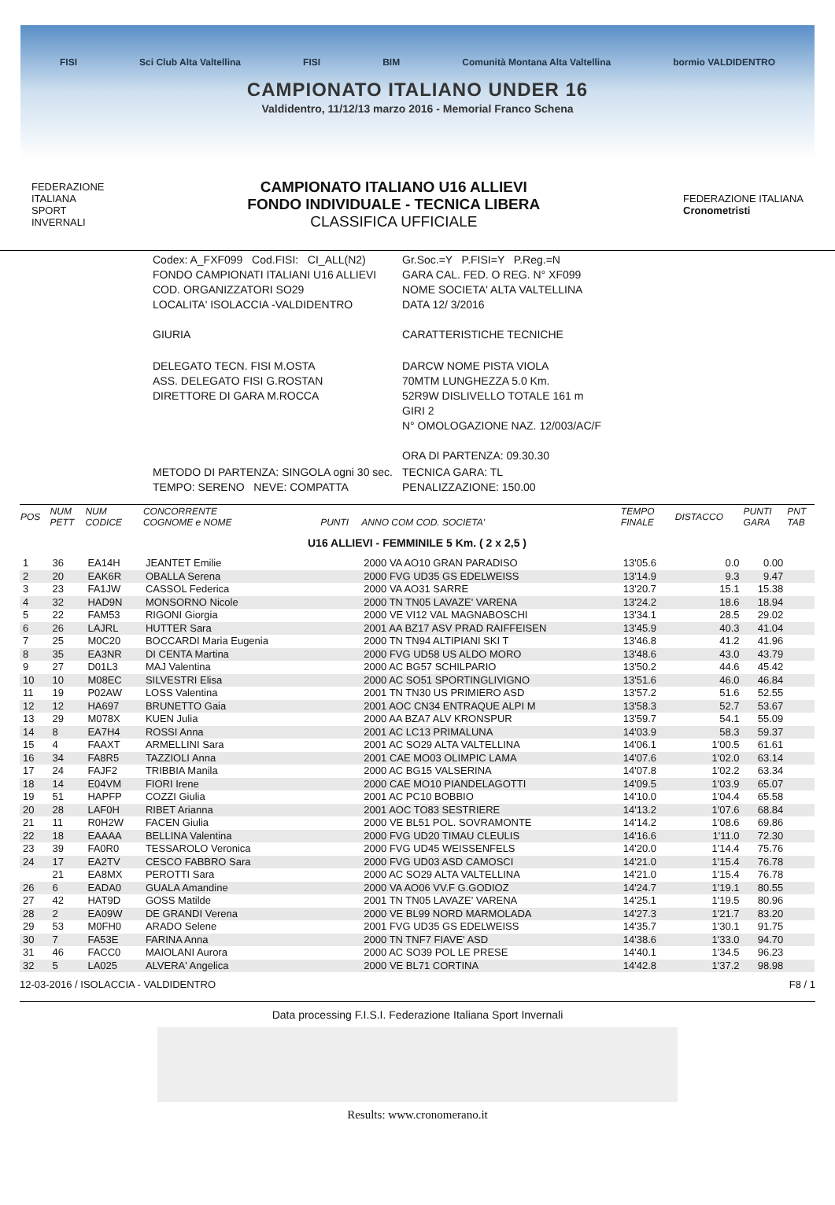FISI Sci Club Alta Valtellina FISI BIM Comunità Montana Alta Valtellina bormio VALDIDENTRO
CAMPIONATO ITALIANO UNDER 16
Valdidentro, 11/12/13 marzo 2016 - Memorial Franco Schena
FEDERAZIONE
ITALIANA
SPORT
INVERNALI
CAMPIONATO ITALIANO U16 ALLIEVI
FONDO INDIVIDUALE - TECNICA LIBERA
CLASSIFICA UFFICIALE
FEDERAZIONE ITALIANA
Cronometristi
| Codex: A_FXF099 Cod.FISI: CI_ALL(N2) FONDO CAMPIONATI ITALIANI U16 ALLIEVI COD. ORGANIZZATORI SO29 LOCALITA' ISOLACCIA -VALDIDENTRO GIURIA | Gr.Soc.=Y P.FISI=Y P.Reg.=N GARA CAL. FED. O REG. N° XF099 NOME SOCIETA' ALTA VALTELLINA DATA 12/ 3/2016 CARATTERISTICHE TECNICHE |
| DELEGATO TECN. FISI M.OSTA ASS. DELEGATO FISI G.ROSTAN DIRETTORE DI GARA M.ROCCA | DARCW NOME PISTA VIOLA 70MTM LUNGHEZZA 5.0 Km. 52R9W DISLIVELLO TOTALE 161 m GIRI 2 N° OMOLOGAZIONE NAZ. 12/003/AC/F ORA DI PARTENZA: 09.30.30 |
| METODO DI PARTENZA: SINGOLA ogni 30 sec. TEMPO: SERENO NEVE: COMPATTA | TECNICA GARA: TL PENALIZZAZIONE: 150.00 |
| POS | NUM PETT | NUM CODICE | CONCORRENTE COGNOME e NOME | PUNTI | ANNO COM COD. SOCIETA' | TEMPO FINALE | DISTACCO | PUNTI GARA | PNT TAB |
| --- | --- | --- | --- | --- | --- | --- | --- | --- | --- |
| U16 ALLIEVI - FEMMINILE 5 Km. ( 2 x 2,5 ) | | | | | | | | | |
| 1 | 36 | EA14H | JEANTET Emilie | | 2000 VA AO10 GRAN PARADISO | 13'05.6 | 0.0 | 0.00 | |
| 2 | 20 | EAK6R | OBALLA Serena | | 2000 FVG UD35 GS EDELWEISS | 13'14.9 | 9.3 | 9.47 | |
| 3 | 23 | FA1JW | CASSOL Federica | | 2000 VA AO31 SARRE | 13'20.7 | 15.1 | 15.38 | |
| 4 | 32 | HAD9N | MONSORNO Nicole | | 2000 TN TN05 LAVAZE' VARENA | 13'24.2 | 18.6 | 18.94 | |
| 5 | 22 | FAM53 | RIGONI Giorgia | | 2000 VE VI12 VAL MAGNABOSCHI | 13'34.1 | 28.5 | 29.02 | |
| 6 | 26 | LAJRL | HUTTER Sara | | 2001 AA BZ17 ASV PRAD RAIFFEISEN | 13'45.9 | 40.3 | 41.04 | |
| 7 | 25 | M0C20 | BOCCARDI Maria Eugenia | | 2000 TN TN94 ALTIPIANI SKI T | 13'46.8 | 41.2 | 41.96 | |
| 8 | 35 | EA3NR | DI CENTA Martina | | 2000 FVG UD58 US ALDO MORO | 13'48.6 | 43.0 | 43.79 | |
| 9 | 27 | D01L3 | MAJ Valentina | | 2000 AC BG57 SCHILPARIO | 13'50.2 | 44.6 | 45.42 | |
| 10 | 10 | M08EC | SILVESTRI Elisa | | 2000 AC SO51 SPORTINGLIVIGNO | 13'51.6 | 46.0 | 46.84 | |
| 11 | 19 | P02AW | LOSS Valentina | | 2001 TN TN30 US PRIMIERO ASD | 13'57.2 | 51.6 | 52.55 | |
| 12 | 12 | HA697 | BRUNETTO Gaia | | 2001 AOC CN34 ENTRAQUE ALPI M | 13'58.3 | 52.7 | 53.67 | |
| 13 | 29 | M078X | KUEN Julia | | 2000 AA BZA7 ALV KRONSPUR | 13'59.7 | 54.1 | 55.09 | |
| 14 | 8 | EA7H4 | ROSSI Anna | | 2001 AC LC13 PRIMALUNA | 14'03.9 | 58.3 | 59.37 | |
| 15 | 4 | FAAXT | ARMELLINI Sara | | 2001 AC SO29 ALTA VALTELLINA | 14'06.1 | 1'00.5 | 61.61 | |
| 16 | 34 | FA8R5 | TAZZIOLI Anna | | 2001 CAE MO03 OLIMPIC LAMA | 14'07.6 | 1'02.0 | 63.14 | |
| 17 | 24 | FAJF2 | TRIBBIA Manila | | 2000 AC BG15 VALSERINA | 14'07.8 | 1'02.2 | 63.34 | |
| 18 | 14 | E04VM | FIORI Irene | | 2000 CAE MO10 PIANDELAGOTTI | 14'09.5 | 1'03.9 | 65.07 | |
| 19 | 51 | HAPFP | COZZI Giulia | | 2001 AC PC10 BOBBIO | 14'10.0 | 1'04.4 | 65.58 | |
| 20 | 28 | LAF0H | RIBET Arianna | | 2001 AOC TO83 SESTRIERE | 14'13.2 | 1'07.6 | 68.84 | |
| 21 | 11 | R0H2W | FACEN Giulia | | 2000 VE BL51 POL. SOVRAMONTE | 14'14.2 | 1'08.6 | 69.86 | |
| 22 | 18 | EAAAA | BELLINA Valentina | | 2000 FVG UD20 TIMAU CLEULIS | 14'16.6 | 1'11.0 | 72.30 | |
| 23 | 39 | FA0R0 | TESSAROLO Veronica | | 2000 FVG UD45 WEISSENFELS | 14'20.0 | 1'14.4 | 75.76 | |
| 24 | 17 | EA2TV | CESCO FABBRO Sara | | 2000 FVG UD03 ASD CAMOSCI | 14'21.0 | 1'15.4 | 76.78 | |
| | 21 | EA8MX | PEROTTI Sara | | 2000 AC SO29 ALTA VALTELLINA | 14'21.0 | 1'15.4 | 76.78 | |
| 26 | 6 | EADA0 | GUALA Amandine | | 2000 VA AO06 VV.F G.GODIOZ | 14'24.7 | 1'19.1 | 80.55 | |
| 27 | 42 | HAT9D | GOSS Matilde | | 2001 TN TN05 LAVAZE' VARENA | 14'25.1 | 1'19.5 | 80.96 | |
| 28 | 2 | EA09W | DE GRANDI Verena | | 2000 VE BL99 NORD MARMOLADA | 14'27.3 | 1'21.7 | 83.20 | |
| 29 | 53 | M0FH0 | ARADO Selene | | 2001 FVG UD35 GS EDELWEISS | 14'35.7 | 1'30.1 | 91.75 | |
| 30 | 7 | FA53E | FARINA Anna | | 2000 TN TNF7 FIAVE' ASD | 14'38.6 | 1'33.0 | 94.70 | |
| 31 | 46 | FACC0 | MAIOLANI Aurora | | 2000 AC SO39 POL LE PRESE | 14'40.1 | 1'34.5 | 96.23 | |
| 32 | 5 | LA025 | ALVERA' Angelica | | 2000 VE BL71 CORTINA | 14'42.8 | 1'37.2 | 98.98 | |
12-03-2016 / ISOLACCIA - VALDIDENTRO F8 / 1
Data processing F.I.S.I. Federazione Italiana Sport Invernali
Results: www.cronomerano.it